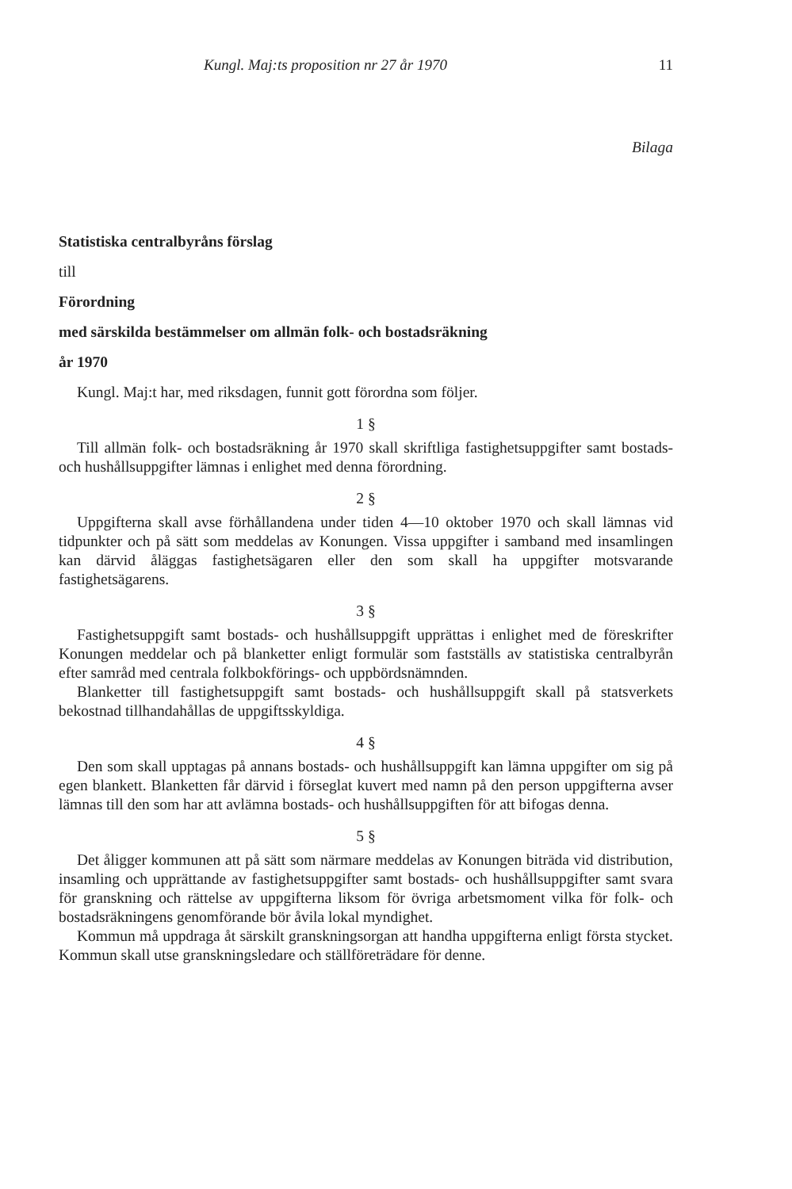Kungl. Maj:ts proposition nr 27 år 1970 11
Bilaga
Statistiska centralbyråns förslag
till
Förordning
med särskilda bestämmelser om allmän folk- och bostadsräkning
år 1970
Kungl. Maj:t har, med riksdagen, funnit gott förordna som följer.
1 §
Till allmän folk- och bostadsräkning år 1970 skall skriftliga fastighetsuppgifter samt bostads- och hushållsuppgifter lämnas i enlighet med denna förordning.
2 §
Uppgifterna skall avse förhållandena under tiden 4—10 oktober 1970 och skall lämnas vid tidpunkter och på sätt som meddelas av Konungen. Vissa uppgifter i samband med insamlingen kan därvid åläggas fastighetsägaren eller den som skall ha uppgifter motsvarande fastighetsägarens.
3 §
Fastighetsuppgift samt bostads- och hushållsuppgift upprättas i enlighet med de föreskrifter Konungen meddelar och på blanketter enligt formulär som fastställs av statistiska centralbyrån efter samråd med centrala folkbokförings- och uppbördsnämnden.
Blanketter till fastighetsuppgift samt bostads- och hushållsuppgift skall på statsverkets bekostnad tillhandahållas de uppgiftsskyldiga.
4 §
Den som skall upptagas på annans bostads- och hushållsuppgift kan lämna uppgifter om sig på egen blankett. Blanketten får därvid i förseglat kuvert med namn på den person uppgifterna avser lämnas till den som har att avlämna bostads- och hushållsuppgiften för att bifogas denna.
5 §
Det åligger kommunen att på sätt som närmare meddelas av Konungen biträda vid distribution, insamling och upprättande av fastighetsuppgifter samt bostads- och hushållsuppgifter samt svara för granskning och rättelse av uppgifterna liksom för övriga arbetsmoment vilka för folk- och bostadsräkningens genomförande bör åvila lokal myndighet.
Kommun må uppdraga åt särskilt granskningsorgan att handha uppgifterna enligt första stycket. Kommun skall utse granskningsledare och ställföreträdare för denne.